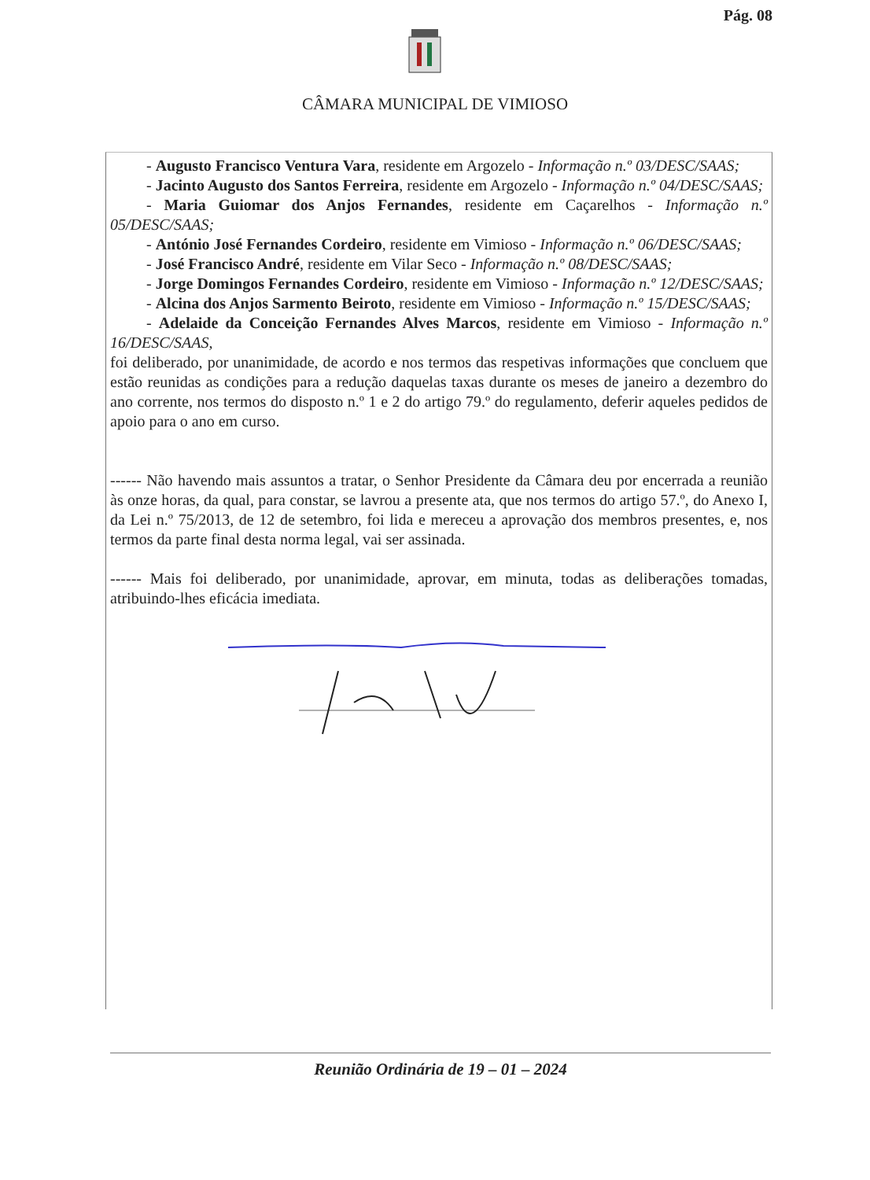Pág. 08
CÂMARA MUNICIPAL DE VIMIOSO
- Augusto Francisco Ventura Vara, residente em Argozelo - Informação n.º 03/DESC/SAAS;
- Jacinto Augusto dos Santos Ferreira, residente em Argozelo - Informação n.º 04/DESC/SAAS;
- Maria Guiomar dos Anjos Fernandes, residente em Caçarelhos - Informação n.º 05/DESC/SAAS;
- António José Fernandes Cordeiro, residente em Vimioso - Informação n.º 06/DESC/SAAS;
- José Francisco André, residente em Vilar Seco - Informação n.º 08/DESC/SAAS;
- Jorge Domingos Fernandes Cordeiro, residente em Vimioso - Informação n.º 12/DESC/SAAS;
- Alcina dos Anjos Sarmento Beiroto, residente em Vimioso - Informação n.º 15/DESC/SAAS;
- Adelaide da Conceição Fernandes Alves Marcos, residente em Vimioso - Informação n.º 16/DESC/SAAS,
foi deliberado, por unanimidade, de acordo e nos termos das respetivas informações que concluem que estão reunidas as condições para a redução daquelas taxas durante os meses de janeiro a dezembro do ano corrente, nos termos do disposto n.º 1 e 2 do artigo 79.º do regulamento, deferir aqueles pedidos de apoio para o ano em curso.
------ Não havendo mais assuntos a tratar, o Senhor Presidente da Câmara deu por encerrada a reunião às onze horas, da qual, para constar, se lavrou a presente ata, que nos termos do artigo 57.º, do Anexo I, da Lei n.º 75/2013, de 12 de setembro, foi lida e mereceu a aprovação dos membros presentes, e, nos termos da parte final desta norma legal, vai ser assinada.
------ Mais foi deliberado, por unanimidade, aprovar, em minuta, todas as deliberações tomadas, atribuindo-lhes eficácia imediata.
Reunião Ordinária de 19 – 01 – 2024